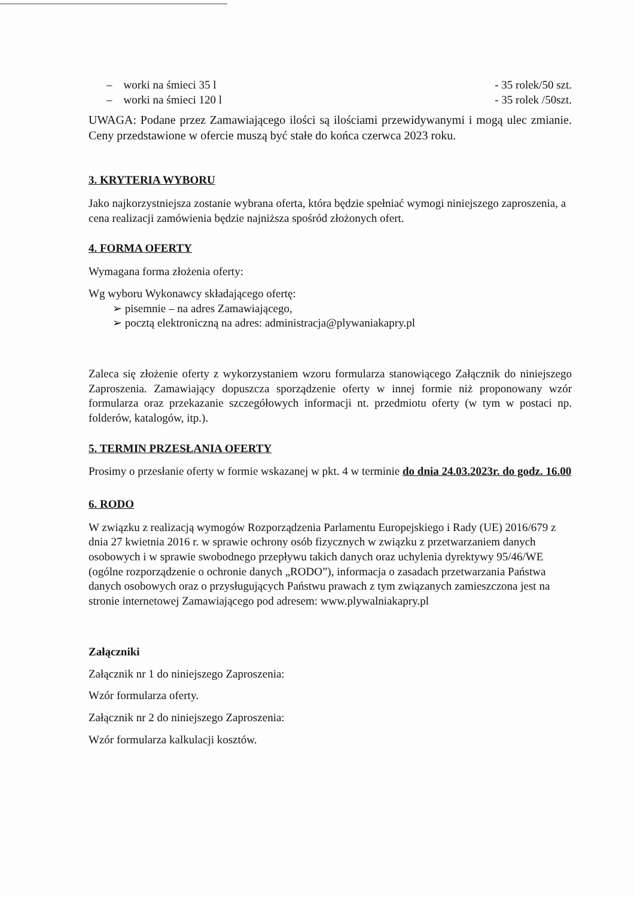– worki na śmieci 35 l - 35 rolek/50 szt.
– worki na śmieci 120 l - 35 rolek /50szt.
UWAGA: Podane przez Zamawiającego ilości są ilościami przewidywanymi i mogą ulec zmianie. Ceny przedstawione w ofercie muszą być stałe do końca czerwca 2023 roku.
3. KRYTERIA WYBORU
Jako najkorzystniejsza zostanie wybrana oferta, która będzie spełniać wymogi niniejszego zaproszenia, a cena realizacji zamówienia będzie najniższa spośród złożonych ofert.
4. FORMA OFERTY
Wymagana forma złożenia oferty:
Wg wyboru Wykonawcy składającego ofertę:
➢ pisemnie – na adres Zamawiającego,
➢ pocztą elektroniczną na adres: administracja@plywaniakapry.pl
Zaleca się złożenie oferty z wykorzystaniem wzoru formularza stanowiącego Załącznik do niniejszego Zaproszenia. Zamawiający dopuszcza sporządzenie oferty w innej formie niż proponowany wzór formularza oraz przekazanie szczegółowych informacji nt. przedmiotu oferty (w tym w postaci np. folderów, katalogów, itp.).
5. TERMIN PRZESŁANIA OFERTY
Prosimy o przesłanie oferty w formie wskazanej w pkt. 4 w terminie do dnia 24.03.2023r. do godz. 16.00
6. RODO
W związku z realizacją wymogów Rozporządzenia Parlamentu Europejskiego i Rady (UE) 2016/679 z dnia 27 kwietnia 2016 r. w sprawie ochrony osób fizycznych w związku z przetwarzaniem danych osobowych i w sprawie swobodnego przepływu takich danych oraz uchylenia dyrektywy 95/46/WE (ogólne rozporządzenie o ochronie danych „RODO”), informacja o zasadach przetwarzania Państwa danych osobowych oraz o przysługujących Państwu prawach z tym związanych zamieszczona jest na stronie internetowej Zamawiającego pod adresem: www.plywalniakapry.pl
Załączniki
Załącznik nr 1 do niniejszego Zaproszenia:
Wzór formularza oferty.
Załącznik nr 2 do niniejszego Zaproszenia:
Wzór formularza kalkulacji kosztów.